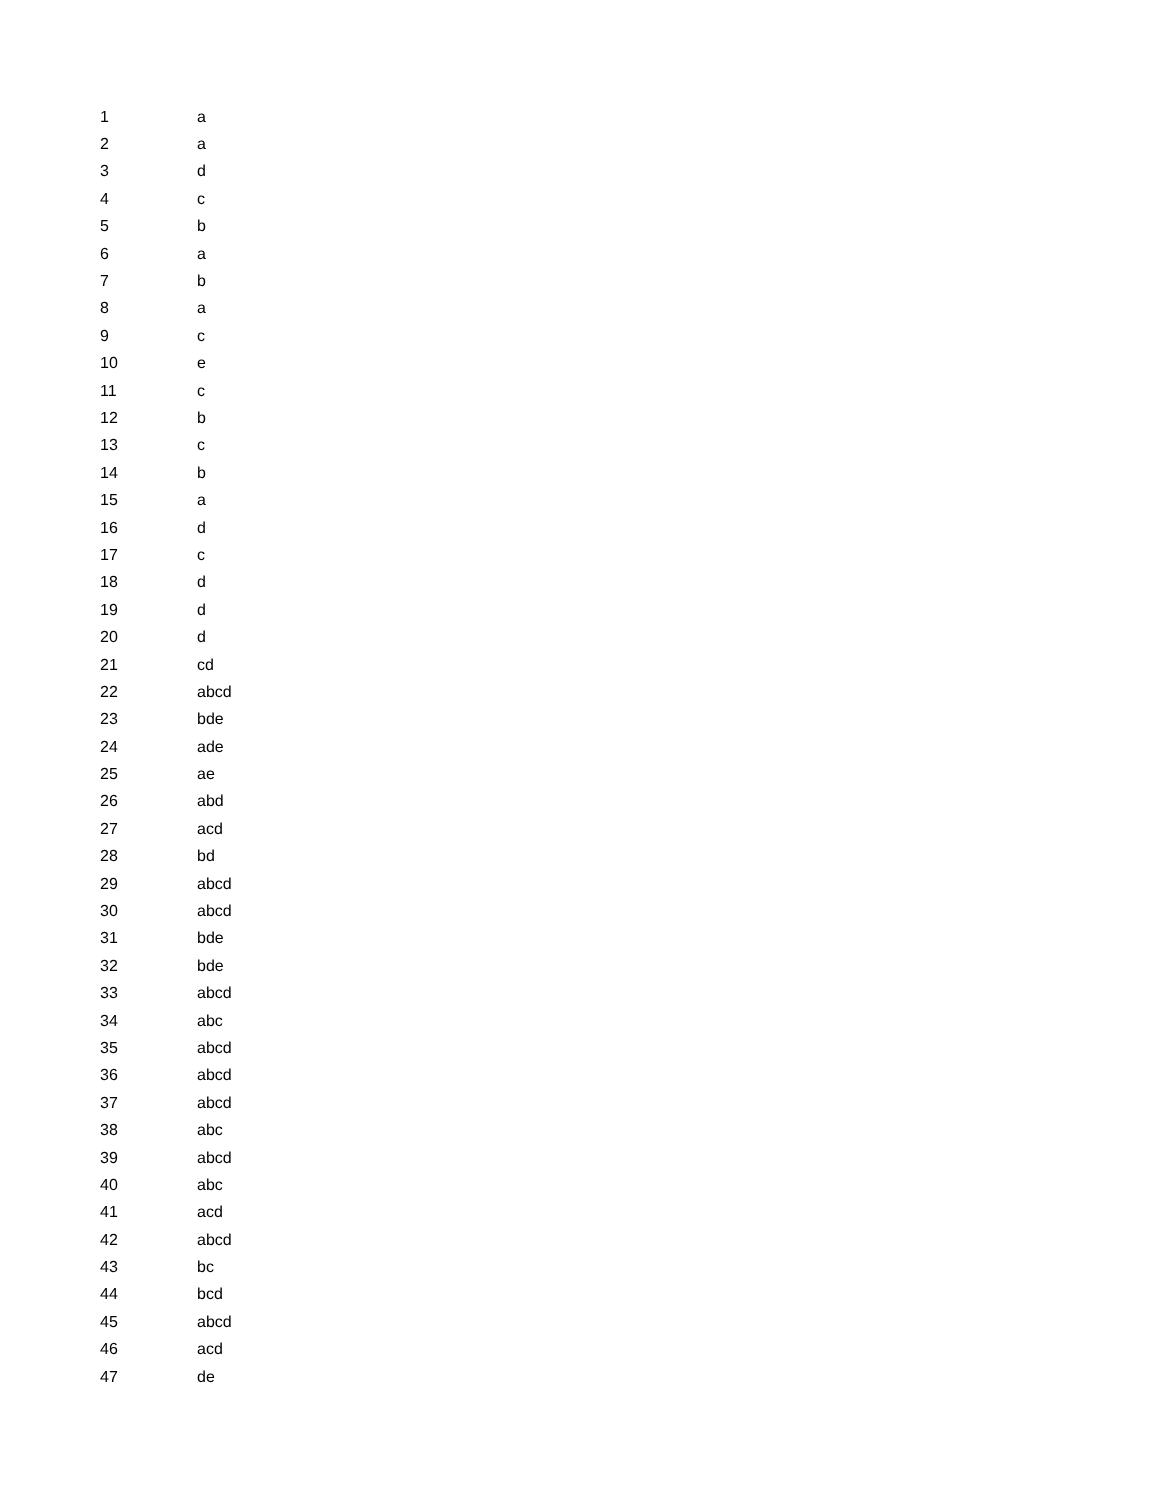| 1 | a |
| 2 | a |
| 3 | d |
| 4 | c |
| 5 | b |
| 6 | a |
| 7 | b |
| 8 | a |
| 9 | c |
| 10 | e |
| 11 | c |
| 12 | b |
| 13 | c |
| 14 | b |
| 15 | a |
| 16 | d |
| 17 | c |
| 18 | d |
| 19 | d |
| 20 | d |
| 21 | cd |
| 22 | abcd |
| 23 | bde |
| 24 | ade |
| 25 | ae |
| 26 | abd |
| 27 | acd |
| 28 | bd |
| 29 | abcd |
| 30 | abcd |
| 31 | bde |
| 32 | bde |
| 33 | abcd |
| 34 | abc |
| 35 | abcd |
| 36 | abcd |
| 37 | abcd |
| 38 | abc |
| 39 | abcd |
| 40 | abc |
| 41 | acd |
| 42 | abcd |
| 43 | bc |
| 44 | bcd |
| 45 | abcd |
| 46 | acd |
| 47 | de |